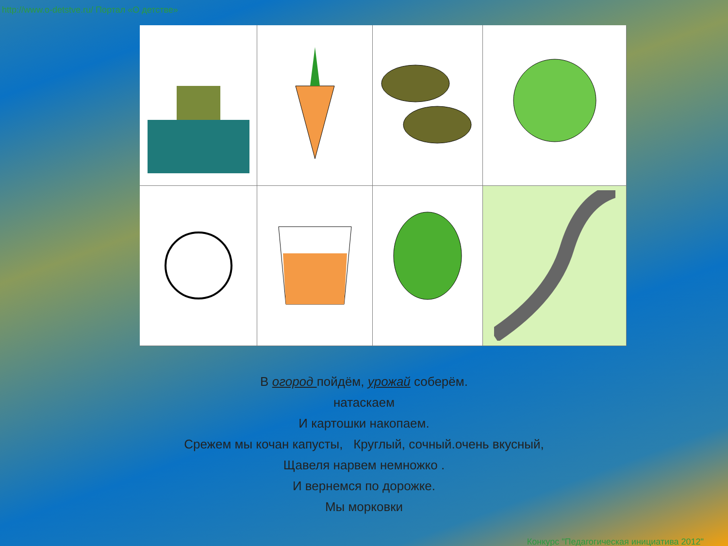http://www.o-detstve.ru/ Портал «О детстве»
В огород пойдём, урожай соберём.
натаскаем
И картошки накопаем.
Срежем мы кочан капусты, Круглый, сочный.очень вкусный,
Щавеля нарвем немножко .
И вернемся по дорожке.
Мы морковки
Конкурс "Педагогическая инициатива 2012"